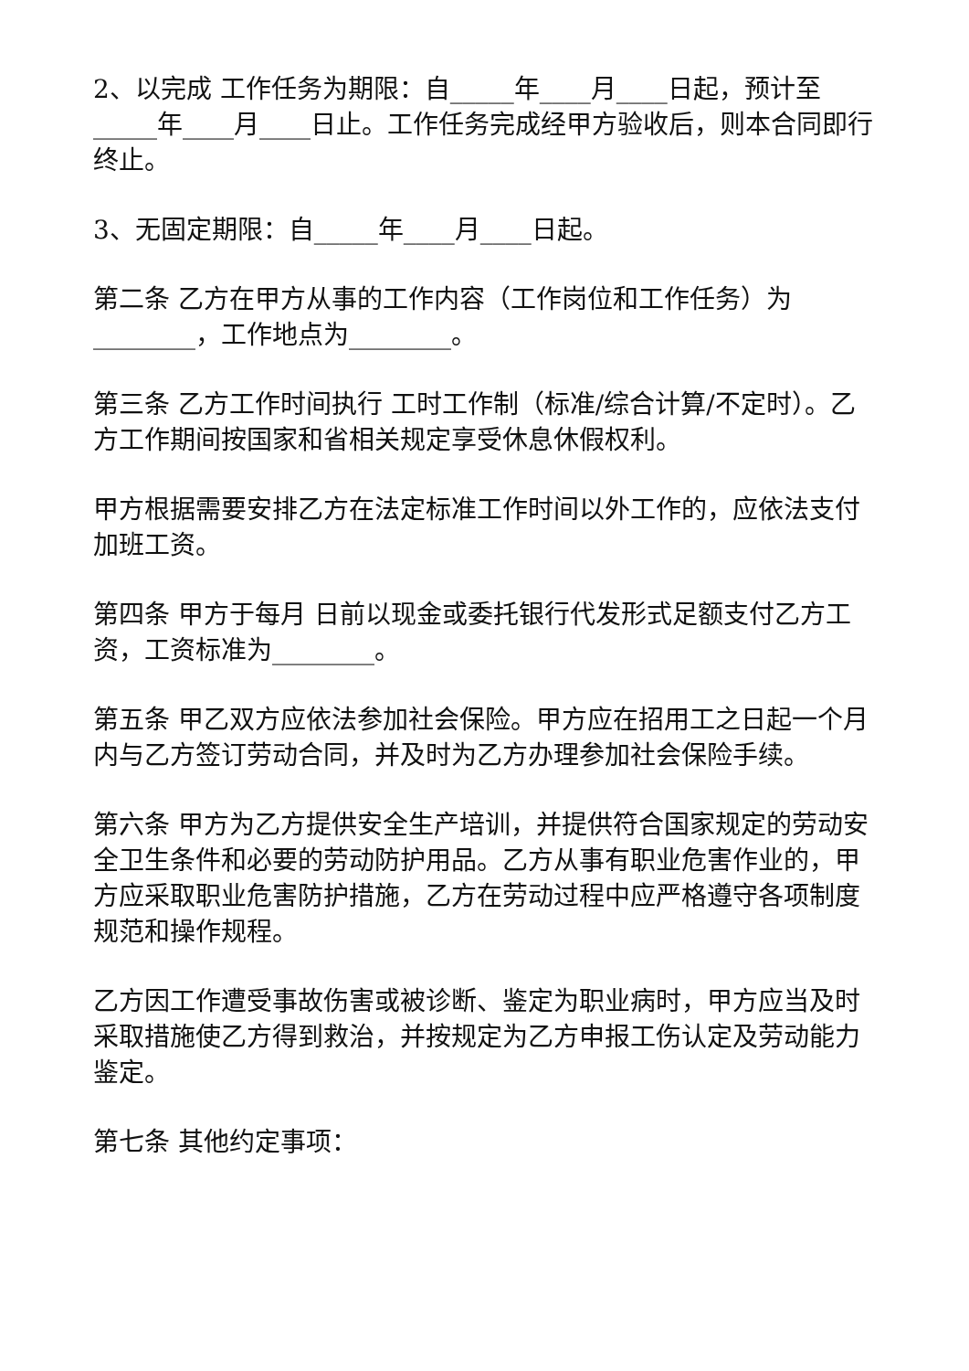2、以完成 工作任务为期限：自_____年____月____日起，预计至_____年____月____日止。工作任务完成经甲方验收后，则本合同即行终止。
3、无固定期限：自_____年____月____日起。
第二条 乙方在甲方从事的工作内容（工作岗位和工作任务）为________，工作地点为________。
第三条 乙方工作时间执行 工时工作制（标准/综合计算/不定时）。乙方工作期间按国家和省相关规定享受休息休假权利。
甲方根据需要安排乙方在法定标准工作时间以外工作的，应依法支付加班工资。
第四条 甲方于每月 日前以现金或委托银行代发形式足额支付乙方工资，工资标准为________。
第五条 甲乙双方应依法参加社会保险。甲方应在招用工之日起一个月内与乙方签订劳动合同，并及时为乙方办理参加社会保险手续。
第六条 甲方为乙方提供安全生产培训，并提供符合国家规定的劳动安全卫生条件和必要的劳动防护用品。乙方从事有职业危害作业的，甲方应采取职业危害防护措施，乙方在劳动过程中应严格遵守各项制度规范和操作规程。
乙方因工作遭受事故伤害或被诊断、鉴定为职业病时，甲方应当及时采取措施使乙方得到救治，并按规定为乙方申报工伤认定及劳动能力鉴定。
第七条 其他约定事项：